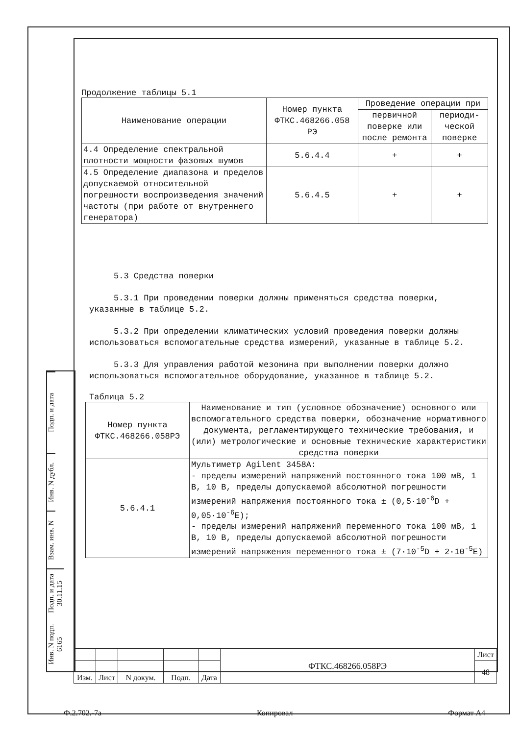Продолжение таблицы 5.1
| Наименование операции | Номер пункта ФТКС.468266.058 РЭ | Проведение операции при | |
| --- | --- | --- | --- |
| | | первичной поверке или после ремонта | периоди-ческой поверке |
| 4.4 Определение спектральной плотности мощности фазовых шумов | 5.6.4.4 | + | + |
| 4.5 Определение диапазона и пределов допускаемой относительной погрешности воспроизведения значений частоты (при работе от внутреннего генератора) | 5.6.4.5 | + | + |
5.3 Средства поверки
5.3.1 При проведении поверки должны применяться средства поверки, указанные в таблице 5.2.
5.3.2 При определении климатических условий проведения поверки должны использоваться вспомогательные средства измерений, указанные в таблице 5.2.
5.3.3 Для управления работой мезонина при выполнении поверки должно использоваться вспомогательное оборудование, указанное в таблице 5.2.
Таблица 5.2
| Номер пункта ФТКС.468266.058РЭ | Наименование и тип (условное обозначение) основного или вспомогательного средства поверки, обозначение нормативного документа, регламентирующего технические требования, и (или) метрологические и основные технические характеристики средства поверки |
| --- | --- |
| 5.6.4.1 | Мультиметр Agilent 3458A: - пределы измерений напряжений постоянного тока 100 мВ, 1 В, 10 В, пределы допускаемой абсолютной погрешности измерений напряжения постоянного тока ± (0,5·10<sup>-6</sup>D + 0,05·10<sup>-6</sup>E); - пределы измерений напряжений переменного тока 100 мВ, 1 В, 10 В, пределы допускаемой абсолютной погрешности измерений напряжения переменного тока ± (7·10<sup>-5</sup>D + 2·10<sup>-5</sup>E) |
Подп. и дата
Инв. N дубл.
Взам. инв. N
Подп. и дата 30.11.15
Инв. N подп. 6165
| | | | | | ФТКС.468266.058РЭ | Лист |
| | | | | | | 48 |
| Изм. | Лист | N докум. | Подп. | Дата | | |
Ф.2.702.-7а Копировал Формат А4